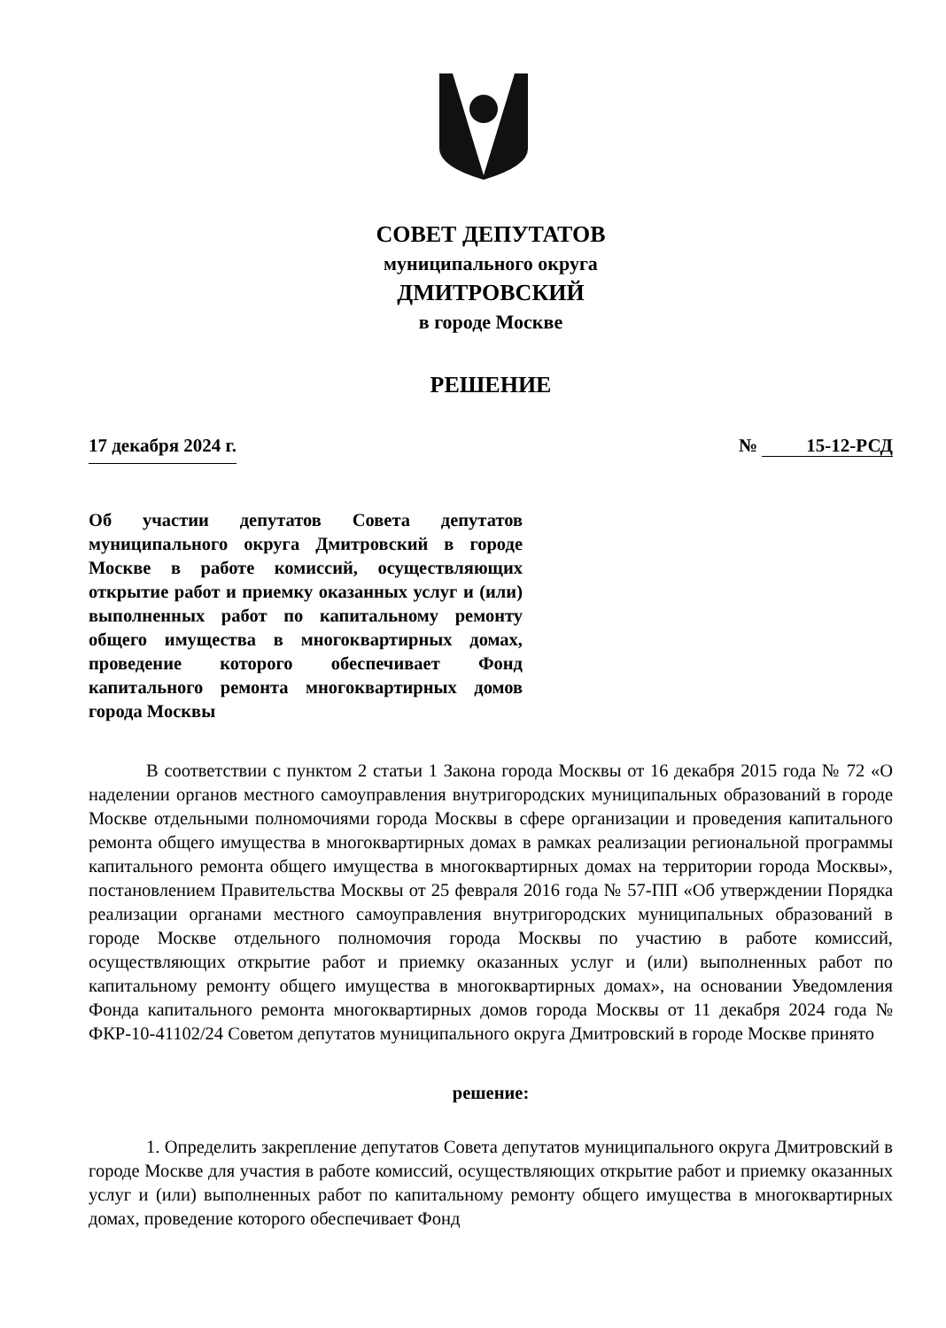СОВЕТ ДЕПУТАТОВ
муниципального округа
ДМИТРОВСКИЙ
в городе Москве
РЕШЕНИЕ
17 декабря 2024 г. № 15-12-РСД
Об участии депутатов Совета депутатов муниципального округа Дмитровский в городе Москве в работе комиссий, осуществляющих открытие работ и приемку оказанных услуг и (или) выполненных работ по капитальному ремонту общего имущества в многоквартирных домах, проведение которого обеспечивает Фонд капитального ремонта многоквартирных домов города Москвы
В соответствии с пунктом 2 статьи 1 Закона города Москвы от 16 декабря 2015 года № 72 «О наделении органов местного самоуправления внутригородских муниципальных образований в городе Москве отдельными полномочиями города Москвы в сфере организации и проведения капитального ремонта общего имущества в многоквартирных домах в рамках реализации региональной программы капитального ремонта общего имущества в многоквартирных домах на территории города Москвы», постановлением Правительства Москвы от 25 февраля 2016 года № 57-ПП «Об утверждении Порядка реализации органами местного самоуправления внутригородских муниципальных образований в городе Москве отдельного полномочия города Москвы по участию в работе комиссий, осуществляющих открытие работ и приемку оказанных услуг и (или) выполненных работ по капитальному ремонту общего имущества в многоквартирных домах», на основании Уведомления Фонда капитального ремонта многоквартирных домов города Москвы от 11 декабря 2024 года № ФКР-10-41102/24 Советом депутатов муниципального округа Дмитровский в городе Москве принято
решение:
1. Определить закрепление депутатов Совета депутатов муниципального округа Дмитровский в городе Москве для участия в работе комиссий, осуществляющих открытие работ и приемку оказанных услуг и (или) выполненных работ по капитальному ремонту общего имущества в многоквартирных домах, проведение которого обеспечивает Фонд